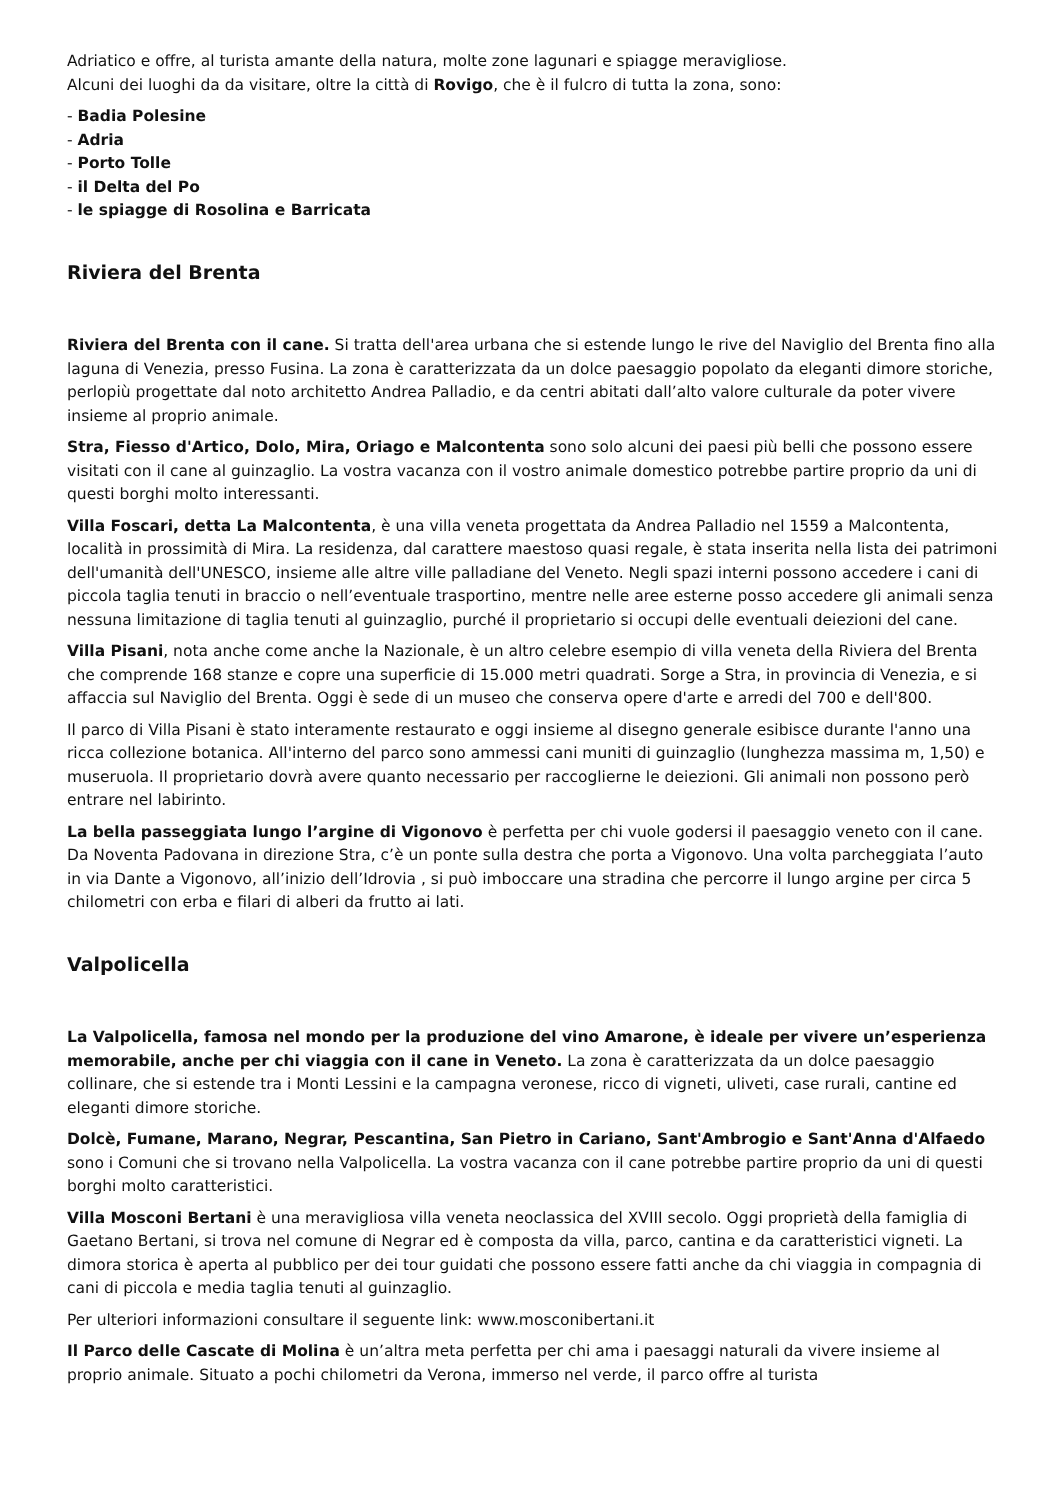Adriatico e offre, al turista amante della natura, molte zone lagunari e spiagge meravigliose.
Alcuni dei luoghi da da visitare, oltre la città di Rovigo, che è il fulcro di tutta la zona, sono:
- Badia Polesine
- Adria
- Porto Tolle
- il Delta del Po
- le spiagge di Rosolina e Barricata
Riviera del Brenta
Riviera del Brenta con il cane. Si tratta dell'area urbana che si estende lungo le rive del Naviglio del Brenta fino alla laguna di Venezia, presso Fusina. La zona è caratterizzata da un dolce paesaggio popolato da eleganti dimore storiche, perlopiù progettate dal noto architetto Andrea Palladio, e da centri abitati dall’alto valore culturale da poter vivere insieme al proprio animale.
Stra, Fiesso d'Artico, Dolo, Mira, Oriago e Malcontenta sono solo alcuni dei paesi più belli che possono essere visitati con il cane al guinzaglio. La vostra vacanza con il vostro animale domestico potrebbe partire proprio da uni di questi borghi molto interessanti.
Villa Foscari, detta La Malcontenta, è una villa veneta progettata da Andrea Palladio nel 1559 a Malcontenta, località in prossimità di Mira. La residenza, dal carattere maestoso quasi regale, è stata inserita nella lista dei patrimoni dell'umanità dell'UNESCO, insieme alle altre ville palladiane del Veneto. Negli spazi interni possono accedere i cani di piccola taglia tenuti in braccio o nell’eventuale trasportino, mentre nelle aree esterne posso accedere gli animali senza nessuna limitazione di taglia tenuti al guinzaglio, purché il proprietario si occupi delle eventuali deiezioni del cane.
Villa Pisani, nota anche come anche la Nazionale, è un altro celebre esempio di villa veneta della Riviera del Brenta che comprende 168 stanze e copre una superficie di 15.000 metri quadrati. Sorge a Stra, in provincia di Venezia, e si affaccia sul Naviglio del Brenta. Oggi è sede di un museo che conserva opere d'arte e arredi del 700 e dell'800.
Il parco di Villa Pisani è stato interamente restaurato e oggi insieme al disegno generale esibisce durante l'anno una ricca collezione botanica. All'interno del parco sono ammessi cani muniti di guinzaglio (lunghezza massima m, 1,50) e museruola. Il proprietario dovrà avere quanto necessario per raccoglierne le deiezioni. Gli animali non possono però entrare nel labirinto.
La bella passeggiata lungo l’argine di Vigonovo è perfetta per chi vuole godersi il paesaggio veneto con il cane. Da Noventa Padovana in direzione Stra, c’è un ponte sulla destra che porta a Vigonovo. Una volta parcheggiata l’auto in via Dante a Vigonovo, all’inizio dell’Idrovia , si può imboccare una stradina che percorre il lungo argine per circa 5 chilometri con erba e filari di alberi da frutto ai lati.
Valpolicella
La Valpolicella, famosa nel mondo per la produzione del vino Amarone, è ideale per vivere un’esperienza memorabile, anche per chi viaggia con il cane in Veneto. La zona è caratterizzata da un dolce paesaggio collinare, che si estende tra i Monti Lessini e la campagna veronese, ricco di vigneti, uliveti, case rurali, cantine ed eleganti dimore storiche.
Dolcè, Fumane, Marano, Negrar, Pescantina, San Pietro in Cariano, Sant'Ambrogio e Sant'Anna d'Alfaedo sono i Comuni che si trovano nella Valpolicella. La vostra vacanza con il cane potrebbe partire proprio da uni di questi borghi molto caratteristici.
Villa Mosconi Bertani è una meravigliosa villa veneta neoclassica del XVIII secolo. Oggi proprietà della famiglia di Gaetano Bertani, si trova nel comune di Negrar ed è composta da villa, parco, cantina e da caratteristici vigneti. La dimora storica è aperta al pubblico per dei tour guidati che possono essere fatti anche da chi viaggia in compagnia di cani di piccola e media taglia tenuti al guinzaglio.
Per ulteriori informazioni consultare il seguente link: www.mosconibertani.it
Il Parco delle Cascate di Molina è un’altra meta perfetta per chi ama i paesaggi naturali da vivere insieme al proprio animale. Situato a pochi chilometri da Verona, immerso nel verde, il parco offre al turista